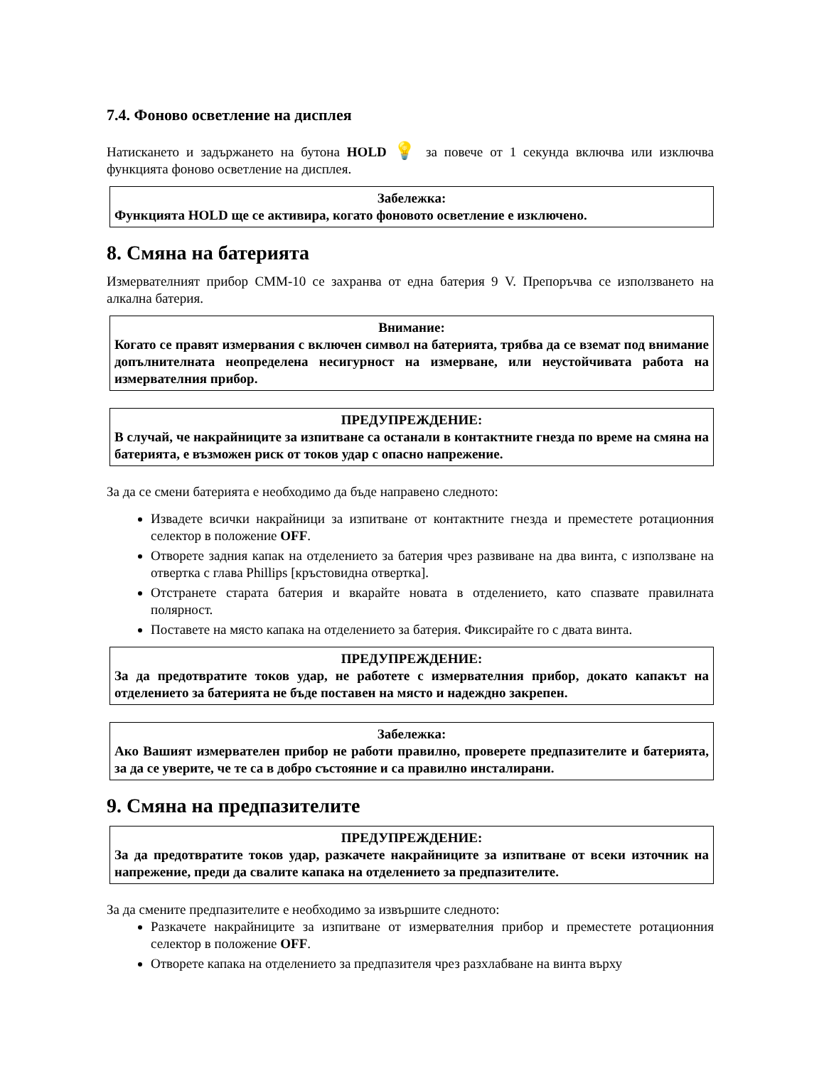7.4. Фоново осветление на дисплея
Натискането и задържането на бутона HOLD 💡 за повече от 1 секунда включва или изключва функцията фоново осветление на дисплея.
Забележка:
Функцията HOLD ще се активира, когато фоновото осветление е изключено.
8. Смяна на батерията
Измервателният прибор CMM-10 се захранва от една батерия 9 V. Препоръчва се използването на алкална батерия.
Внимание:
Когато се правят измервания с включен символ на батерията, трябва да се вземат под внимание допълнителната неопределена несигурност на измерване, или неустойчивата работа на измервателния прибор.
ПРЕДУПРЕЖДЕНИЕ:
В случай, че накрайниците за изпитване са останали в контактните гнезда по време на смяна на батерията, е възможен риск от токов удар с опасно напрежение.
За да се смени батерията е необходимо да бъде направено следното:
Извадете всички накрайници за изпитване от контактните гнезда и преместете ротационния селектор в положение OFF.
Отворете задния капак на отделението за батерия чрез развиване на два винта, с използване на отвертка с глава Phillips [кръстовидна отвертка].
Отстранете старата батерия и вкарайте новата в отделението, като спазвате правилната полярност.
Поставете на място капака на отделението за батерия. Фиксирайте го с двата винта.
ПРЕДУПРЕЖДЕНИЕ:
За да предотвратите токов удар, не работете с измервателния прибор, докато капакът на отделението за батерията не бъде поставен на място и надеждно закрепен.
Забележка:
Ако Вашият измервателен прибор не работи правилно, проверете предпазителите и батерията, за да се уверите, че те са в добро състояние и са правилно инсталирани.
9. Смяна на предпазителите
ПРЕДУПРЕЖДЕНИЕ:
За да предотвратите токов удар, разкачете накрайниците за изпитване от всеки източник на напрежение, преди да свалите капака на отделението за предпазителите.
За да смените предпазителите е необходимо за извършите следното:
Разкачете накрайниците за изпитване от измервателния прибор и преместете ротационния селектор в положение OFF.
Отворете капака на отделението за предпазителя чрез разхлабване на винта върху